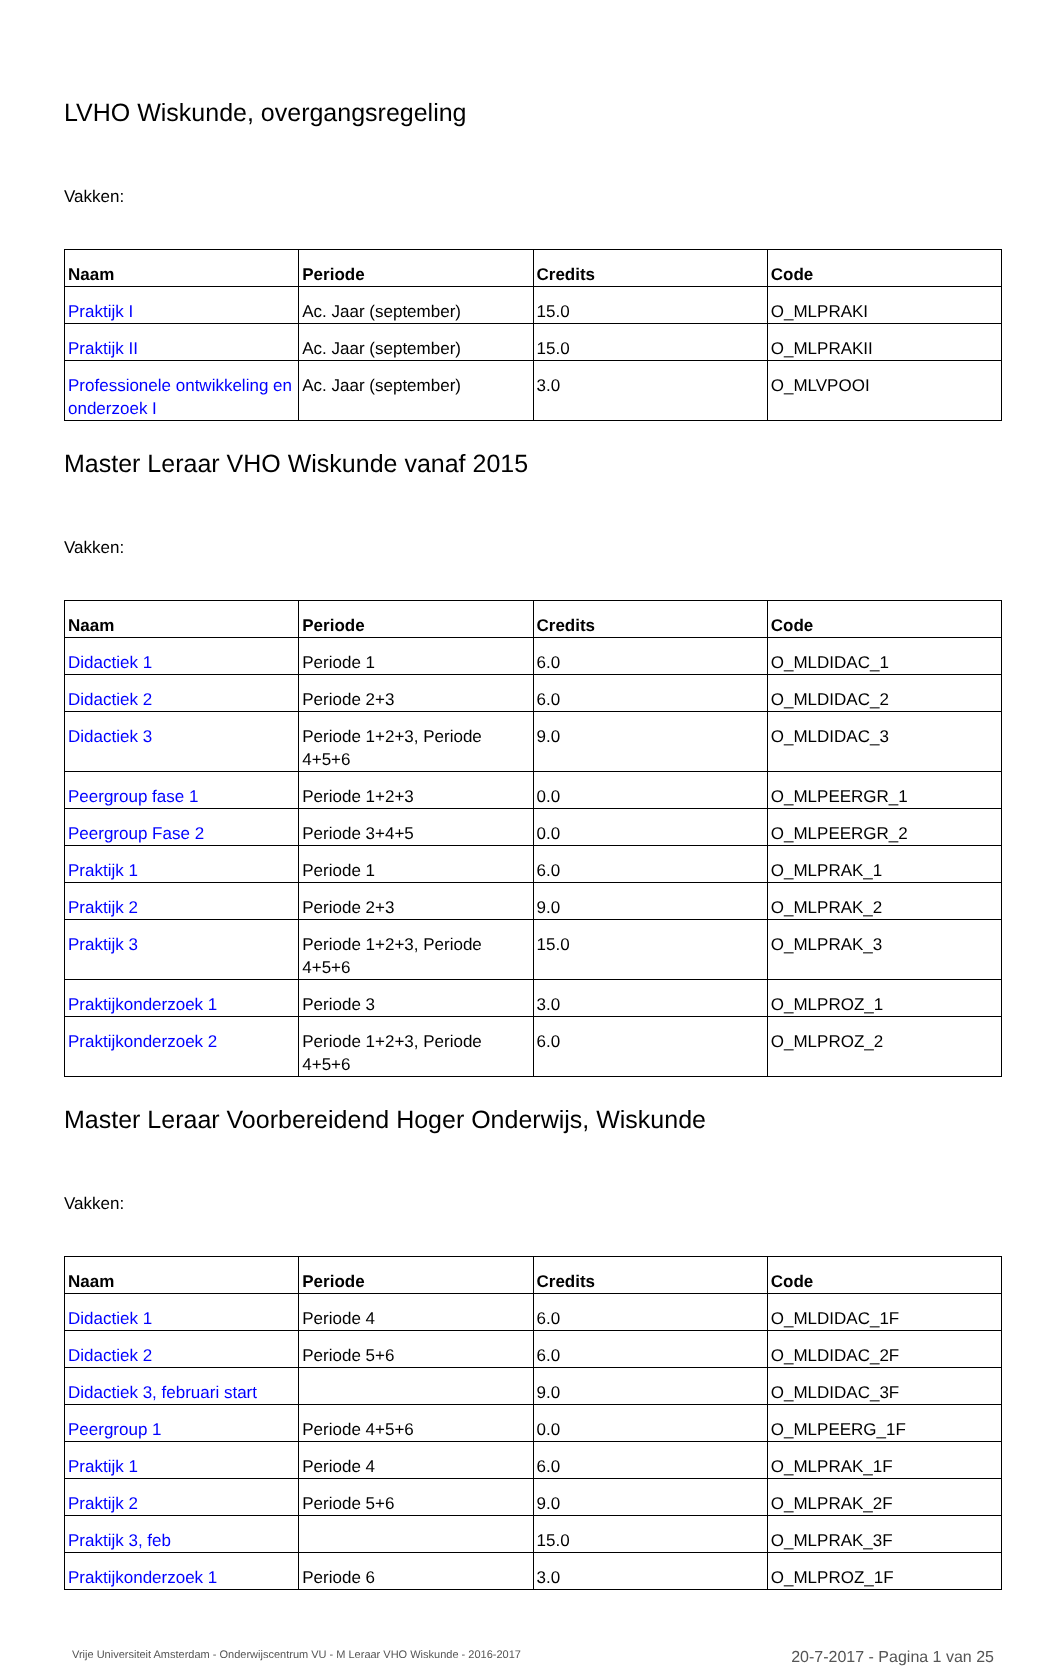LVHO Wiskunde, overgangsregeling
Vakken:
| Naam | Periode | Credits | Code |
| --- | --- | --- | --- |
| Praktijk I | Ac. Jaar (september) | 15.0 | O_MLPRAKI |
| Praktijk II | Ac. Jaar (september) | 15.0 | O_MLPRAKII |
| Professionele ontwikkeling en onderzoek I | Ac. Jaar (september) | 3.0 | O_MLVPOOI |
Master Leraar VHO Wiskunde vanaf 2015
Vakken:
| Naam | Periode | Credits | Code |
| --- | --- | --- | --- |
| Didactiek 1 | Periode 1 | 6.0 | O_MLDIDAC_1 |
| Didactiek 2 | Periode 2+3 | 6.0 | O_MLDIDAC_2 |
| Didactiek 3 | Periode 1+2+3, Periode 4+5+6 | 9.0 | O_MLDIDAC_3 |
| Peergroup fase 1 | Periode 1+2+3 | 0.0 | O_MLPEERGR_1 |
| Peergroup Fase 2 | Periode 3+4+5 | 0.0 | O_MLPEERGR_2 |
| Praktijk 1 | Periode 1 | 6.0 | O_MLPRAK_1 |
| Praktijk 2 | Periode 2+3 | 9.0 | O_MLPRAK_2 |
| Praktijk 3 | Periode 1+2+3, Periode 4+5+6 | 15.0 | O_MLPRAK_3 |
| Praktijkonderzoek 1 | Periode 3 | 3.0 | O_MLPROZ_1 |
| Praktijkonderzoek 2 | Periode 1+2+3, Periode 4+5+6 | 6.0 | O_MLPROZ_2 |
Master Leraar Voorbereidend Hoger Onderwijs, Wiskunde
Vakken:
| Naam | Periode | Credits | Code |
| --- | --- | --- | --- |
| Didactiek 1 | Periode 4 | 6.0 | O_MLDIDAC_1F |
| Didactiek 2 | Periode 5+6 | 6.0 | O_MLDIDAC_2F |
| Didactiek 3, februari start | | 9.0 | O_MLDIDAC_3F |
| Peergroup 1 | Periode 4+5+6 | 0.0 | O_MLPEERG_1F |
| Praktijk 1 | Periode 4 | 6.0 | O_MLPRAK_1F |
| Praktijk 2 | Periode 5+6 | 9.0 | O_MLPRAK_2F |
| Praktijk 3, feb | | 15.0 | O_MLPRAK_3F |
| Praktijkonderzoek 1 | Periode 6 | 3.0 | O_MLPROZ_1F |
Vrije Universiteit Amsterdam - Onderwijscentrum VU - M Leraar VHO Wiskunde - 2016-2017 20-7-2017 - Pagina 1 van 25